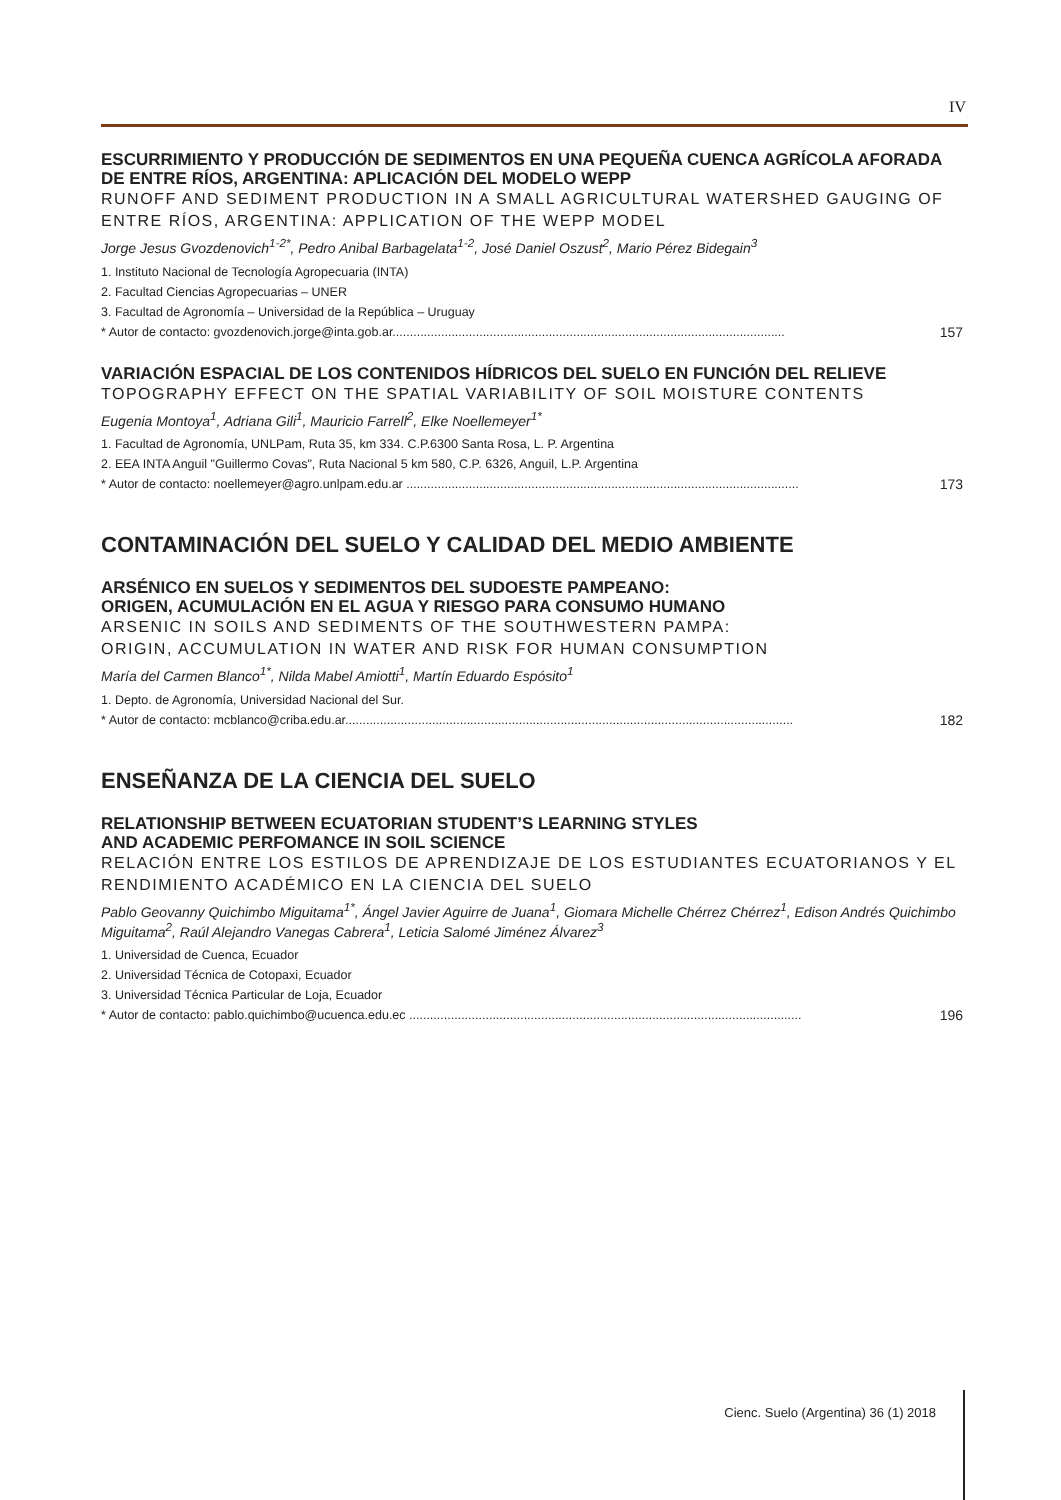IV
ESCURRIMIENTO Y PRODUCCIÓN DE SEDIMENTOS EN UNA PEQUEÑA CUENCA AGRÍCOLA AFORADA DE ENTRE RÍOS, ARGENTINA: APLICACIÓN DEL MODELO WEPP
RUNOFF AND SEDIMENT PRODUCTION IN A SMALL AGRICULTURAL WATERSHED GAUGING OF ENTRE RÍOS, ARGENTINA: APPLICATION OF THE WEPP MODEL
Jorge Jesus Gvozdenovich<sup>1-2*</sup>, Pedro Anibal Barbagelata<sup>1-2</sup>, José Daniel Oszust<sup>2</sup>, Mario Pérez Bidegain<sup>3</sup>
1. Instituto Nacional de Tecnología Agropecuaria (INTA)
2. Facultad Ciencias Agropecuarias – UNER
3. Facultad de Agronomía – Universidad de la República – Uruguay
* Autor de contacto: gvozdenovich.jorge@inta.gob.ar................................................................................................................. 157
VARIACIÓN ESPACIAL DE LOS CONTENIDOS HÍDRICOS DEL SUELO EN FUNCIÓN DEL RELIEVE
TOPOGRAPHY EFFECT ON THE SPATIAL VARIABILITY OF SOIL MOISTURE CONTENTS
Eugenia Montoya<sup>1</sup>, Adriana Gili<sup>1</sup>, Mauricio Farrell<sup>2</sup>, Elke Noellemeyer<sup>1*</sup>
1. Facultad de Agronomía, UNLPam, Ruta 35, km 334. C.P.6300 Santa Rosa, L. P. Argentina
2. EEA INTA Anguil "Guillermo Covas", Ruta Nacional 5 km 580, C.P. 6326, Anguil, L.P. Argentina
* Autor de contacto: noellemeyer@agro.unlpam.edu.ar ................................................................................................................. 173
CONTAMINACIÓN DEL SUELO Y CALIDAD DEL MEDIO AMBIENTE
ARSÉNICO EN SUELOS Y SEDIMENTOS DEL SUDOESTE PAMPEANO:
ORIGEN, ACUMULACIÓN EN EL AGUA Y RIESGO PARA CONSUMO HUMANO
ARSENIC IN SOILS AND SEDIMENTS OF THE SOUTHWESTERN PAMPA:
ORIGIN, ACCUMULATION IN WATER AND RISK FOR HUMAN CONSUMPTION
María del Carmen Blanco<sup>1*</sup>, Nilda Mabel Amiotti<sup>1</sup>, Martín Eduardo Espósito<sup>1</sup>
1. Depto. de Agronomía, Universidad Nacional del Sur.
* Autor de contacto: mcblanco@criba.edu.ar................................................................................................................................. 182
ENSEÑANZA DE LA CIENCIA DEL SUELO
RELATIONSHIP BETWEEN ECUATORIAN STUDENT’S LEARNING STYLES
AND ACADEMIC PERFOMANCE IN SOIL SCIENCE
RELACIÓN ENTRE LOS ESTILOS DE APRENDIZAJE DE LOS ESTUDIANTES ECUATORIANOS Y EL RENDIMIENTO ACADÉMICO EN LA CIENCIA DEL SUELO
Pablo Geovanny Quichimbo Miguitama<sup>1*</sup>, Ángel Javier Aguirre de Juana<sup>1</sup>, Giomara Michelle Chérrez Chérrez<sup>1</sup>, Edison Andrés Quichimbo Miguitama<sup>2</sup>, Raúl Alejandro Vanegas Cabrera<sup>1</sup>, Leticia Salomé Jiménez Álvarez<sup>3</sup>
1. Universidad de Cuenca, Ecuador
2. Universidad Técnica de Cotopaxi, Ecuador
3. Universidad Técnica Particular de Loja, Ecuador
* Autor de contacto: pablo.quichimbo@ucuenca.edu.ec ................................................................................................................. 196
Cienc. Suelo (Argentina) 36 (1) 2018